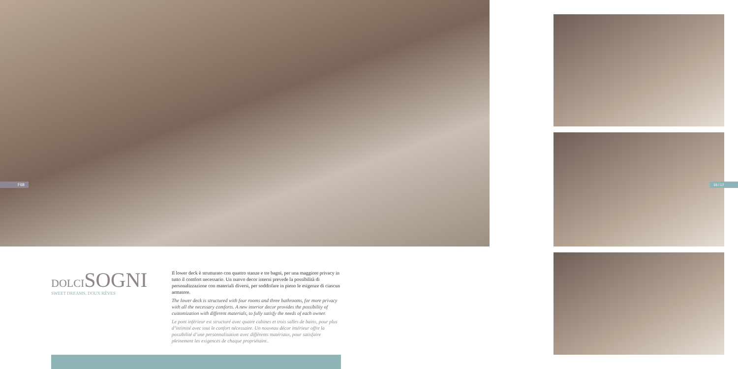F68 16 / 17
DOLCI SOGNI
SWEET DREAMS, DOUX RÊVES
Il lower deck è strutturato con quattro stanze e tre bagni, per una maggiore privacy in tutto il comfort necessario. Un nuovo decor interni prevede la possibilità di personalizzazione con materiali diversi, per soddisfare in pieno le esigenze di ciascun armatore.
The lower deck is structured with four rooms and three bathrooms, for more privacy with all the necessary comforts. A new interior decor provides the possibility of customization with different materials, to fully satisfy the needs of each owner.
Le pont inférieur est structuré avec quatre cabines et trois salles de bains, pour plus d’intimité avec tout le confort nécessaire. Un nouveau décor intérieur offre la possibilité d’une personnalisation avec différents matériaux, pour satisfaire pleinement les exigences de chaque propriétaire..